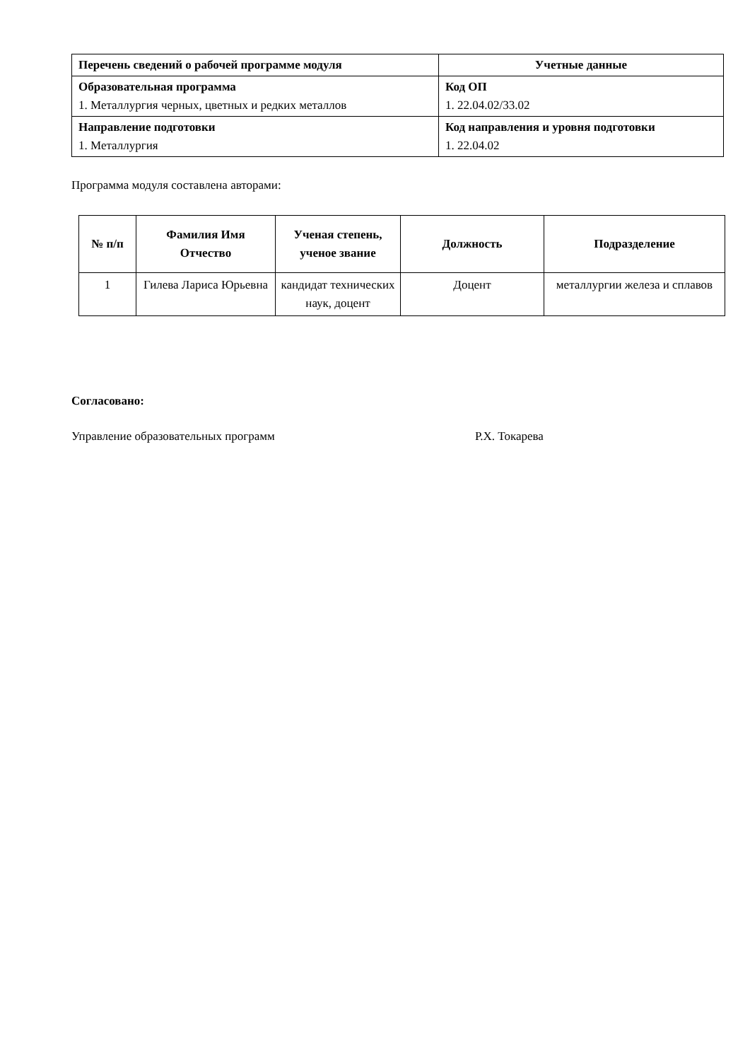| Перечень сведений о рабочей программе модуля | Учетные данные |
| --- | --- |
| Образовательная программа 1. Металлургия черных, цветных и редких металлов | Код ОП 1. 22.04.02/33.02 |
| Направление подготовки 1. Металлургия | Код направления и уровня подготовки 1. 22.04.02 |
Программа модуля составлена авторами:
| № п/п | Фамилия Имя Отчество | Ученая степень, ученое звание | Должность | Подразделение |
| --- | --- | --- | --- | --- |
| 1 | Гилева Лариса Юрьевна | кандидат технических наук, доцент | Доцент | металлургии железа и сплавов |
Согласовано:
Управление образовательных программ Р.Х. Токарева